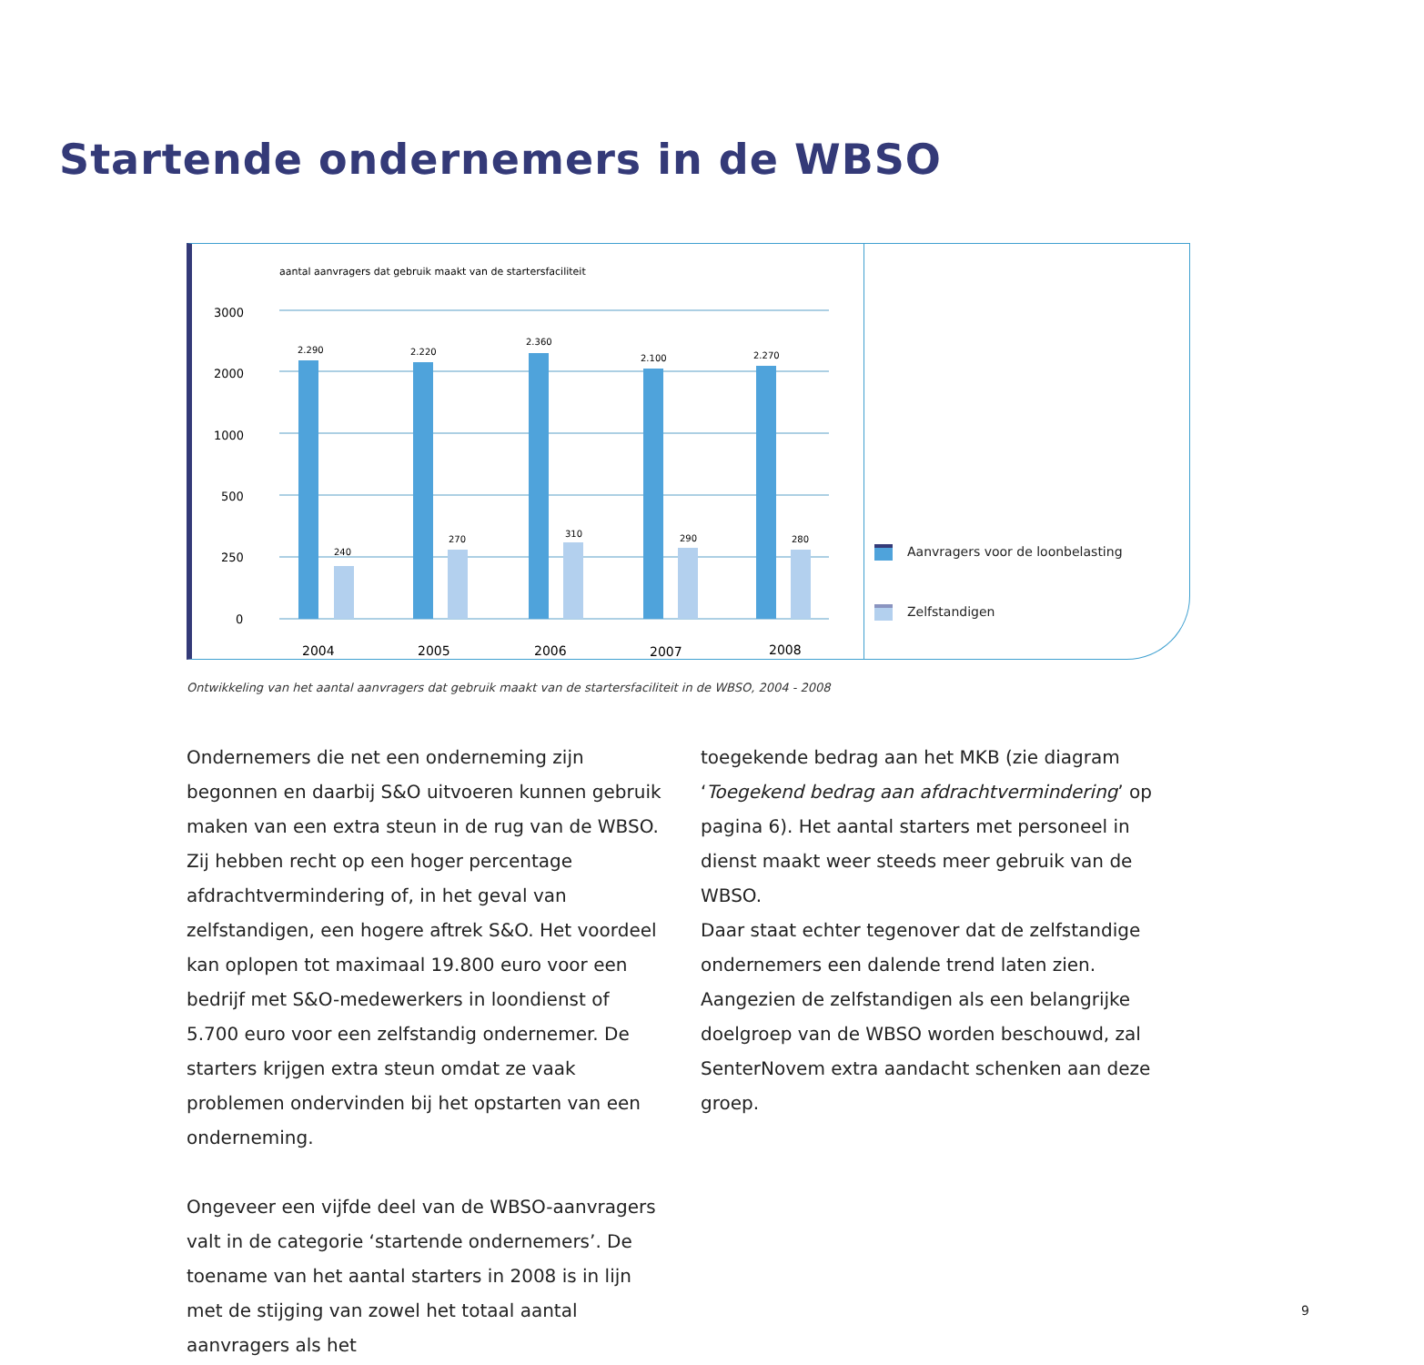Startende ondernemers in de WBSO
aantal aanvragers dat gebruik maakt van de startersfaciliteit
3000
2000
1000
500
250
0
2.290
2.220
2.360
2.100
2.270
240
270
310
290
280
2004
2005
2006
2007
2008
Aanvragers voor de loonbelasting
Zelfstandigen
Ontwikkeling van het aantal aanvragers dat gebruik maakt van de startersfaciliteit in de WBSO, 2004 - 2008
Ondernemers die net een onderneming zijn begonnen en daarbij S&O uitvoeren kunnen gebruik maken van een extra steun in de rug van de WBSO. Zij hebben recht op een hoger percentage afdrachtvermindering of, in het geval van zelfstandigen, een hogere aftrek S&O. Het voordeel kan oplopen tot maximaal 19.800 euro voor een bedrijf met S&O-medewerkers in loondienst of 5.700 euro voor een zelfstandig ondernemer. De starters krijgen extra steun omdat ze vaak problemen ondervinden bij het opstarten van een onderneming.
Ongeveer een vijfde deel van de WBSO-aanvragers valt in de categorie ‘startende ondernemers’. De toename van het aantal starters in 2008 is in lijn met de stijging van zowel het totaal aantal aanvragers als het
toegekende bedrag aan het MKB (zie diagram ‘Toegekend bedrag aan afdrachtvermindering’ op pagina 6). Het aantal starters met personeel in dienst maakt weer steeds meer gebruik van de WBSO.
Daar staat echter tegenover dat de zelfstandige ondernemers een dalende trend laten zien. Aangezien de zelfstandigen als een belangrijke doelgroep van de WBSO worden beschouwd, zal SenterNovem extra aandacht schenken aan deze groep.
9